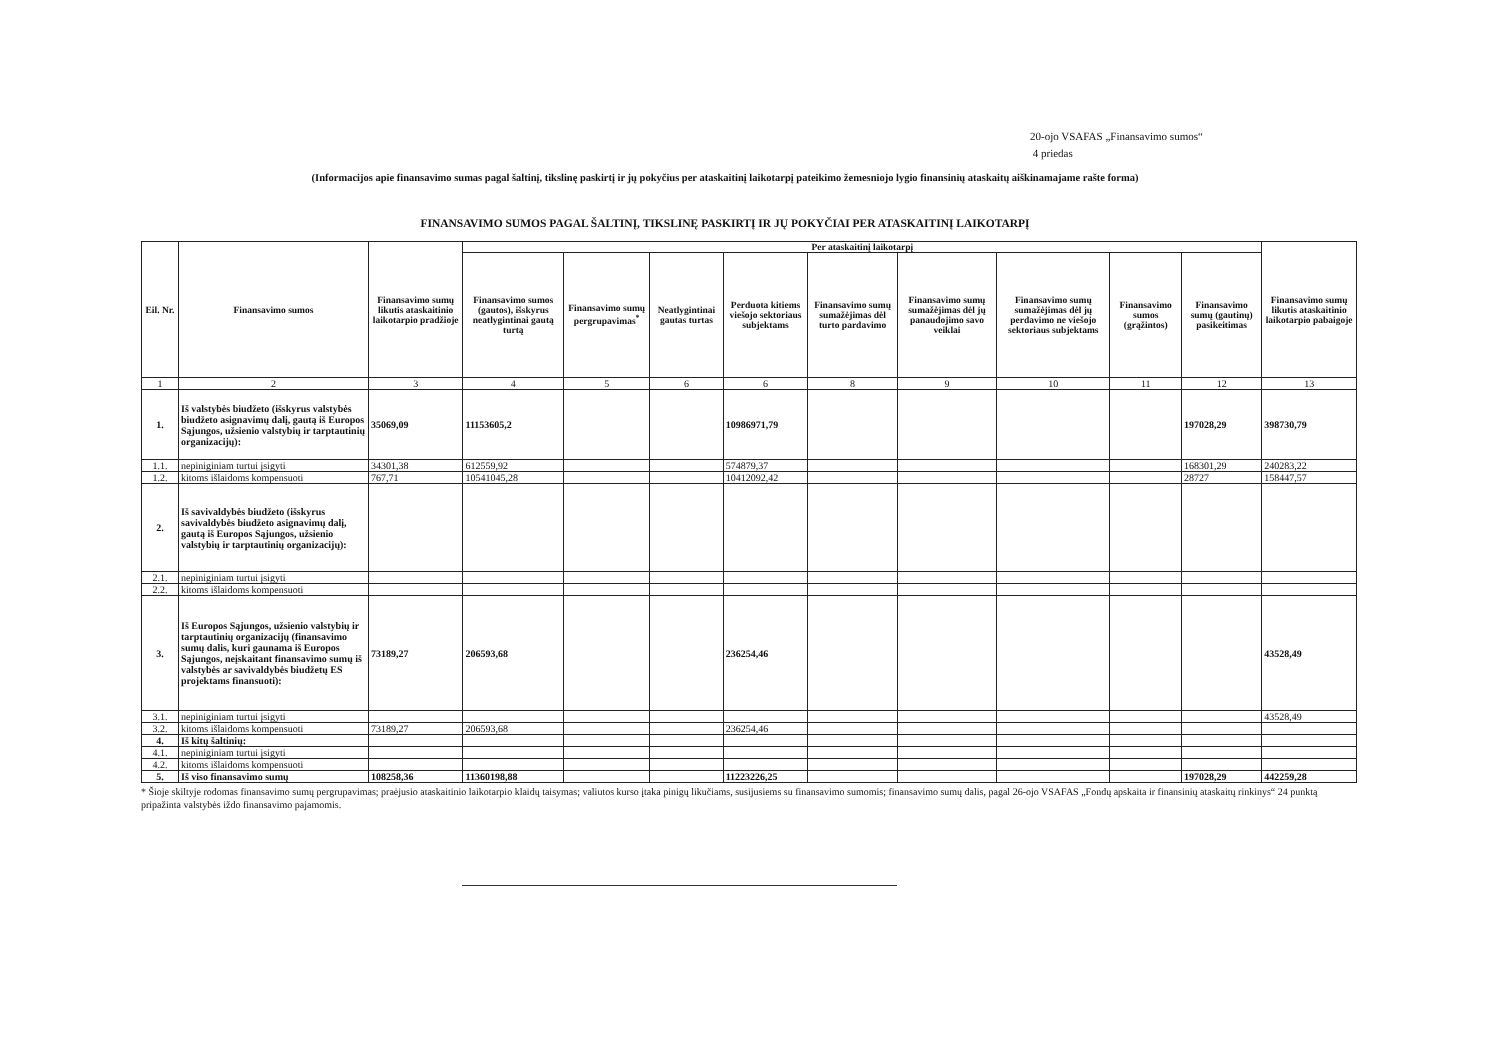20-ojo VSAFAS „Finansavimo sumos“
4 priedas
(Informacijos apie finansavimo sumas pagal šaltinį, tikslinę paskirtį ir jų pokyčius per ataskaitinį laikotarpį pateikimo žemesniojo lygio finansinių ataskaitų aiškinamajame rašte forma)
FINANSAVIMO SUMOS PAGAL ŠALTINĮ, TIKSLINĘ PASKIRTĮ IR JŲ POKYČIAI PER ATASKAITINĮ LAIKOTARPĮ
| Eil. Nr. | Finansavimo sumos | Finansavimo sumų likutis ataskaitinio laikotarpio pradžioje | Per ataskaitinį laikotarpį | | | | | | | | | Finansavimo sumų likutis ataskaitinio laikotarpio pabaigoje |
| --- | --- | --- | --- | --- | --- | --- | --- | --- | --- | --- | --- | --- |
| | | | Finansavimo sumos (gautos), išskyrus neatlygintinai gautą turtą | Finansavimo sumų pergrupavimas<sup>*</sup> | Neatlygintinai gautas turtas | Perduota kitiems viešojo sektoriaus subjektams | Finansavimo sumų sumažėjimas dėl turto pardavimo | Finansavimo sumų sumažėjimas dėl jų panaudojimo savo veiklai | Finansavimo sumų sumažėjimas dėl jų perdavimo ne viešojo sektoriaus subjektams | Finansavimo sumos (grąžintos) | Finansavimo sumų (gautinų) pasikeitimas | |
| 1 | 2 | 3 | 4 | 5 | 6 | 6 | 8 | 9 | 10 | 11 | 12 | 13 |
| 1. | Iš valstybės biudžeto (išskyrus valstybės biudžeto asignavimų dalį, gautą iš Europos Sąjungos, užsienio valstybių ir tarptautinių organizacijų): | 35069,09 | 11153605,2 | | | 10986971,79 | | | | | 197028,29 | 398730,79 |
| 1.1. | nepiniginiam turtui įsigyti | 34301,38 | 612559,92 | | | 574879,37 | | | | | 168301,29 | 240283,22 |
| 1.2. | kitoms išlaidoms kompensuoti | 767,71 | 10541045,28 | | | 10412092,42 | | | | | 28727 | 158447,57 |
| 2. | Iš savivaldybės biudžeto (išskyrus savivaldybės biudžeto asignavimų dalį, gautą iš Europos Sąjungos, užsienio valstybių ir tarptautinių organizacijų): | | | | | | | | | | | |
| 2.1. | nepiniginiam turtui įsigyti | | | | | | | | | | | |
| 2.2. | kitoms išlaidoms kompensuoti | | | | | | | | | | | |
| 3. | Iš Europos Sąjungos, užsienio valstybių ir tarptautinių organizacijų (finansavimo sumų dalis, kuri gaunama iš Europos Sąjungos, neįskaitant finansavimo sumų iš valstybės ar savivaldybės biudžetų ES projektams finansuoti): | 73189,27 | 206593,68 | | | 236254,46 | | | | | | 43528,49 |
| 3.1. | nepiniginiam turtui įsigyti | | | | | | | | | | | 43528,49 |
| 3.2. | kitoms išlaidoms kompensuoti | 73189,27 | 206593,68 | | | 236254,46 | | | | | | |
| 4. | Iš kitų šaltinių: | | | | | | | | | | | |
| 4.1. | nepiniginiam turtui įsigyti | | | | | | | | | | | |
| 4.2. | kitoms išlaidoms kompensuoti | | | | | | | | | | | |
| 5. | Iš viso finansavimo sumų | 108258,36 | 11360198,88 | | | 11223226,25 | | | | | 197028,29 | 442259,28 |
* Šioje skiltyje rodomas finansavimo sumų pergrupavimas; praėjusio ataskaitinio laikotarpio klaidų taisymas; valiutos kurso įtaka pinigų likučiams, susijusiems su finansavimo sumomis; finansavimo sumų dalis, pagal 26-ojo VSAFAS „Fondų apskaita ir finansinių ataskaitų rinkinys“ 24 punktą pripažinta valstybės iždo finansavimo pajamomis.